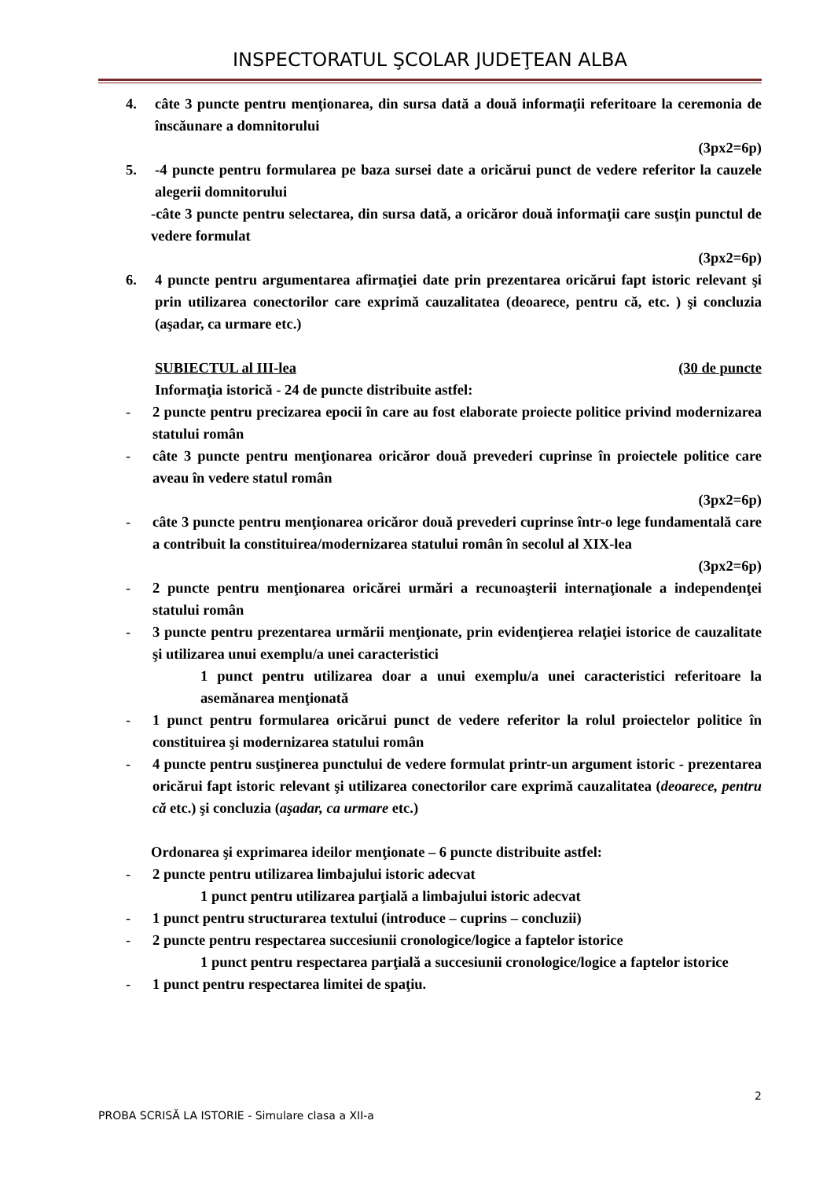INSPECTORATUL ŞCOLAR JUDEŢEAN ALBA
4. câte 3 puncte pentru menţionarea, din sursa dată a două informaţii referitoare la ceremonia de înscăunare a domnitorului
(3px2=6p)
5. -4 puncte pentru formularea pe baza sursei date a oricărui punct de vedere referitor la cauzele alegerii domnitorului
-câte 3 puncte pentru selectarea, din sursa dată, a oricăror două informaţii care susţin punctul de vedere formulat
(3px2=6p)
6. 4 puncte pentru argumentarea afirmaţiei date prin prezentarea oricărui fapt istoric relevant şi prin utilizarea conectorilor care exprimă cauzalitatea (deoarece, pentru că, etc. ) şi concluzia (aşadar, ca urmare etc.)
SUBIECTUL al III-lea (30 de puncte
Informaţia istorică - 24 de puncte distribuite astfel:
- 2 puncte pentru precizarea epocii în care au fost elaborate proiecte politice privind modernizarea statului român
- câte 3 puncte pentru menţionarea oricăror două prevederi cuprinse în proiectele politice care aveau în vedere statul român
(3px2=6p)
- câte 3 puncte pentru menţionarea oricăror două prevederi cuprinse într-o lege fundamentală care a contribuit la constituirea/modernizarea statului român în secolul al XIX-lea
(3px2=6p)
- 2 puncte pentru menţionarea oricărei urmări a recunoaşterii internaţionale a independenţei statului român
- 3 puncte pentru prezentarea urmării menţionate, prin evidenţierea relaţiei istorice de cauzalitate şi utilizarea unui exemplu/a unei caracteristici
1 punct pentru utilizarea doar a unui exemplu/a unei caracteristici referitoare la asemănarea menţionată
- 1 punct pentru formularea oricărui punct de vedere referitor la rolul proiectelor politice în constituirea şi modernizarea statului român
- 4 puncte pentru susţinerea punctului de vedere formulat printr-un argument istoric - prezentarea oricărui fapt istoric relevant şi utilizarea conectorilor care exprimă cauzalitatea (deoarece, pentru că etc.) şi concluzia (aşadar, ca urmare etc.)
Ordonarea şi exprimarea ideilor menţionate – 6 puncte distribuite astfel:
- 2 puncte pentru utilizarea limbajului istoric adecvat
1 punct pentru utilizarea parţială a limbajului istoric adecvat
- 1 punct pentru structurarea textului (introduce – cuprins – concluzii)
- 2 puncte pentru respectarea succesiunii cronologice/logice a faptelor istorice
1 punct pentru respectarea parţială a succesiunii cronologice/logice a faptelor istorice
- 1 punct pentru respectarea limitei de spaţiu.
2
PROBA SCRISĂ LA ISTORIE - Simulare clasa a XII-a